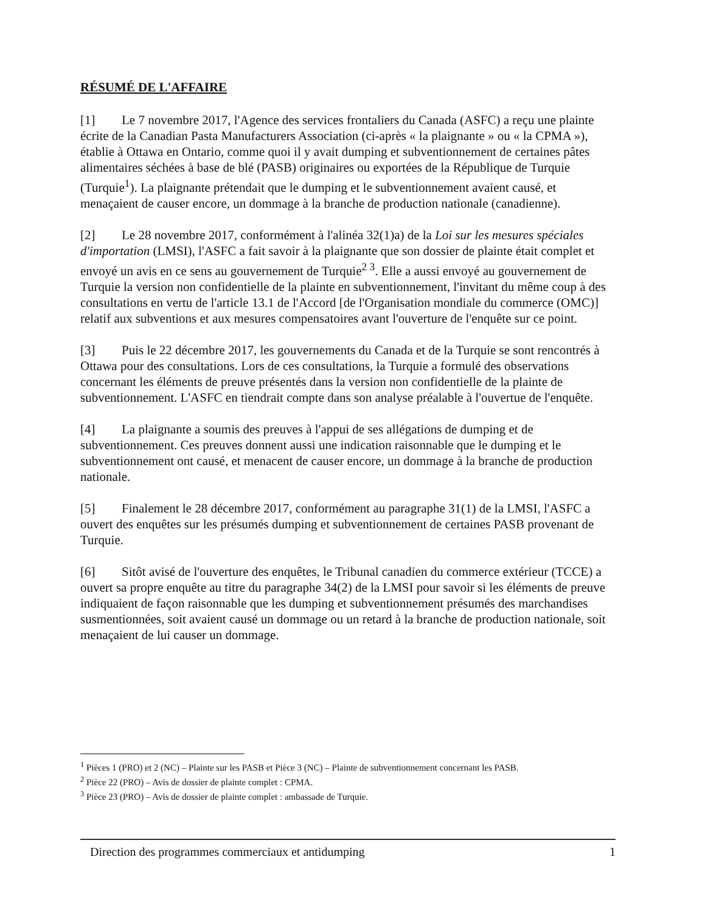RÉSUMÉ DE L'AFFAIRE
[1] Le 7 novembre 2017, l'Agence des services frontaliers du Canada (ASFC) a reçu une plainte écrite de la Canadian Pasta Manufacturers Association (ci-après « la plaignante » ou « la CPMA »), établie à Ottawa en Ontario, comme quoi il y avait dumping et subventionnement de certaines pâtes alimentaires séchées à base de blé (PASB) originaires ou exportées de la République de Turquie (Turquie<sup>1</sup>). La plaignante prétendait que le dumping et le subventionnement avaient causé, et menaçaient de causer encore, un dommage à la branche de production nationale (canadienne).
[2] Le 28 novembre 2017, conformément à l'alinéa 32(1)a) de la Loi sur les mesures spéciales d'importation (LMSI), l'ASFC a fait savoir à la plaignante que son dossier de plainte était complet et envoyé un avis en ce sens au gouvernement de Turquie<sup>2 3</sup>. Elle a aussi envoyé au gouvernement de Turquie la version non confidentielle de la plainte en subventionnement, l'invitant du même coup à des consultations en vertu de l'article 13.1 de l'Accord [de l'Organisation mondiale du commerce (OMC)] relatif aux subventions et aux mesures compensatoires avant l'ouverture de l'enquête sur ce point.
[3] Puis le 22 décembre 2017, les gouvernements du Canada et de la Turquie se sont rencontrés à Ottawa pour des consultations. Lors de ces consultations, la Turquie a formulé des observations concernant les éléments de preuve présentés dans la version non confidentielle de la plainte de subventionnement. L'ASFC en tiendrait compte dans son analyse préalable à l'ouvertue de l'enquête.
[4] La plaignante a soumis des preuves à l'appui de ses allégations de dumping et de subventionnement. Ces preuves donnent aussi une indication raisonnable que le dumping et le subventionnement ont causé, et menacent de causer encore, un dommage à la branche de production nationale.
[5] Finalement le 28 décembre 2017, conformément au paragraphe 31(1) de la LMSI, l'ASFC a ouvert des enquêtes sur les présumés dumping et subventionnement de certaines PASB provenant de Turquie.
[6] Sitôt avisé de l'ouverture des enquêtes, le Tribunal canadien du commerce extérieur (TCCE) a ouvert sa propre enquête au titre du paragraphe 34(2) de la LMSI pour savoir si les éléments de preuve indiquaient de façon raisonnable que les dumping et subventionnement présumés des marchandises susmentionnées, soit avaient causé un dommage ou un retard à la branche de production nationale, soit menaçaient de lui causer un dommage.
<sup>1</sup> Pièces 1 (PRO) et 2 (NC) – Plainte sur les PASB et Pièce 3 (NC) – Plainte de subventionnement concernant les PASB.
<sup>2</sup> Pièce 22 (PRO) – Avis de dossier de plainte complet : CPMA.
<sup>3</sup> Pièce 23 (PRO) – Avis de dossier de plainte complet : ambassade de Turquie.
Direction des programmes commerciaux et antidumping 1